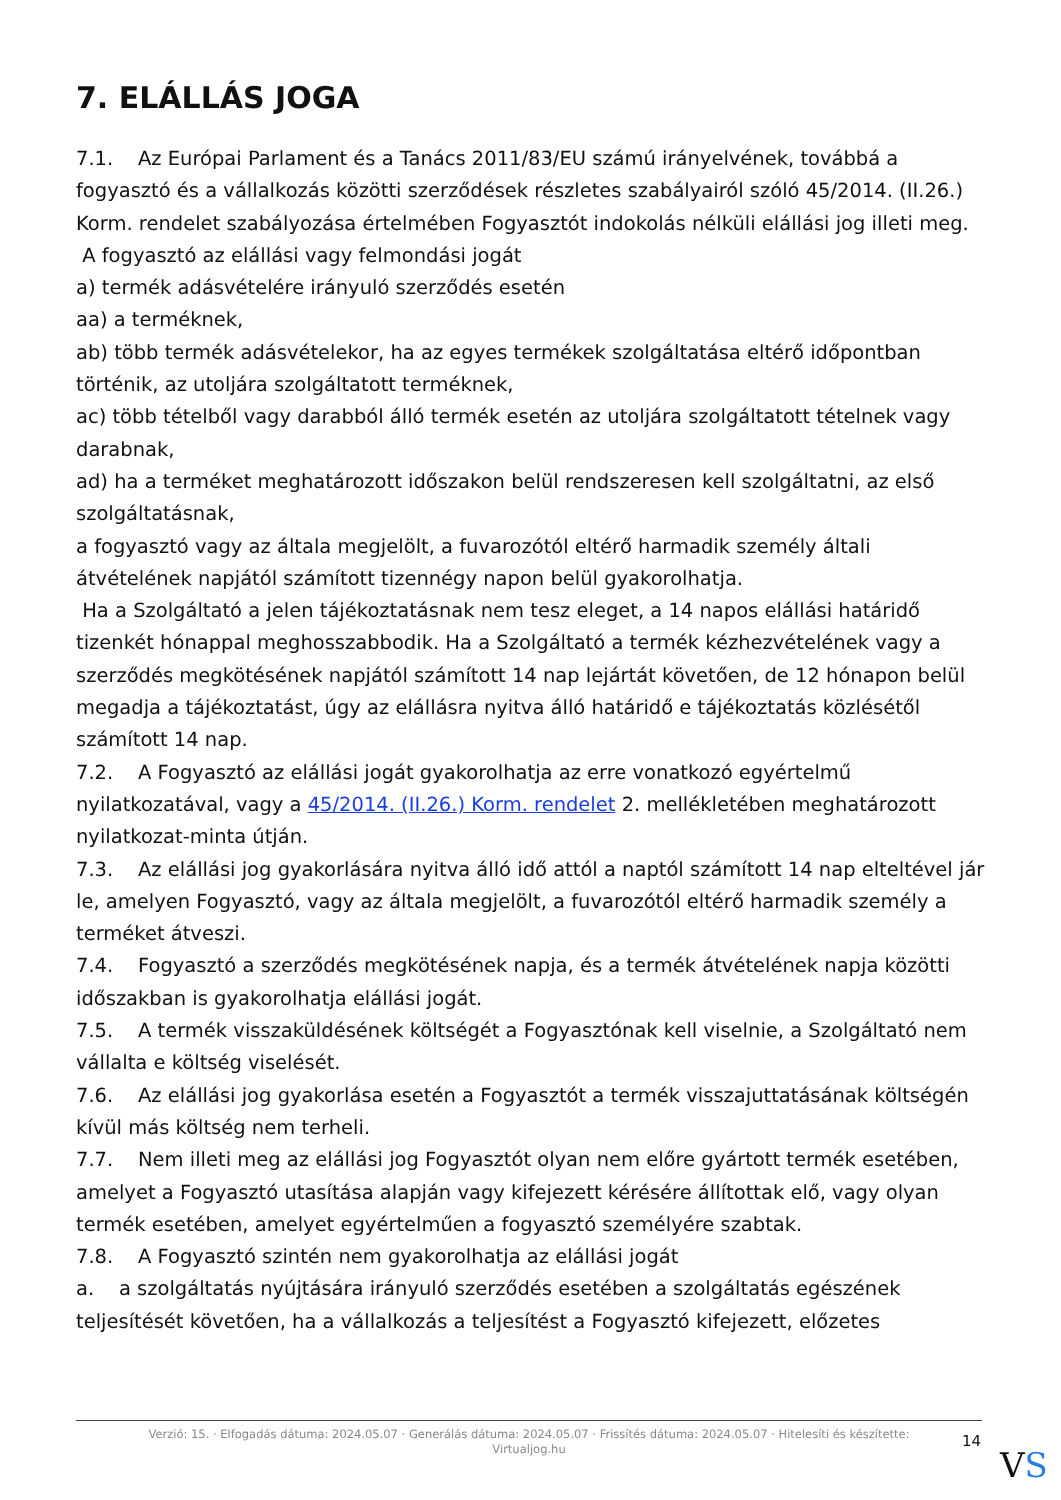7. ELÁLLÁS JOGA
7.1. Az Európai Parlament és a Tanács 2011/83/EU számú irányelvének, továbbá a fogyasztó és a vállalkozás közötti szerződések részletes szabályairól szóló 45/2014. (II.26.) Korm. rendelet szabályozása értelmében Fogyasztót indokolás nélküli elállási jog illeti meg.
A fogyasztó az elállási vagy felmondási jogát
a) termék adásvételére irányuló szerződés esetén
aa) a terméknek,
ab) több termék adásvételekor, ha az egyes termékek szolgáltatása eltérő időpontban történik, az utoljára szolgáltatott terméknek,
ac) több tételből vagy darabból álló termék esetén az utoljára szolgáltatott tételnek vagy darabnak,
ad) ha a terméket meghatározott időszakon belül rendszeresen kell szolgáltatni, az első szolgáltatásnak,
a fogyasztó vagy az általa megjelölt, a fuvarozótól eltérő harmadik személy általi átvételének napjától számított tizennégy napon belül gyakorolhatja.
Ha a Szolgáltató a jelen tájékoztatásnak nem tesz eleget, a 14 napos elállási határidő tizenkét hónappal meghosszabbodik. Ha a Szolgáltató a termék kézhezvételének vagy a szerződés megkötésének napjától számított 14 nap lejártát követően, de 12 hónapon belül megadja a tájékoztatást, úgy az elállásra nyitva álló határidő e tájékoztatás közlésétől számított 14 nap.
7.2. A Fogyasztó az elállási jogát gyakorolhatja az erre vonatkozó egyértelmű nyilatkozatával, vagy a 45/2014. (II.26.) Korm. rendelet 2. mellékletében meghatározott nyilatkozat-minta útján.
7.3. Az elállási jog gyakorlására nyitva álló idő attól a naptól számított 14 nap elteltével jár le, amelyen Fogyasztó, vagy az általa megjelölt, a fuvarozótól eltérő harmadik személy a terméket átveszi.
7.4. Fogyasztó a szerződés megkötésének napja, és a termék átvételének napja közötti időszakban is gyakorolhatja elállási jogát.
7.5. A termék visszaküldésének költségét a Fogyasztónak kell viselnie, a Szolgáltató nem vállalta e költség viselését.
7.6. Az elállási jog gyakorlása esetén a Fogyasztót a termék visszajuttatásának költségén kívül más költség nem terheli.
7.7. Nem illeti meg az elállási jog Fogyasztót olyan nem előre gyártott termék esetében, amelyet a Fogyasztó utasítása alapján vagy kifejezett kérésére állítottak elő, vagy olyan termék esetében, amelyet egyértelműen a fogyasztó személyére szabtak.
7.8. A Fogyasztó szintén nem gyakorolhatja az elállási jogát
a. a szolgáltatás nyújtására irányuló szerződés esetében a szolgáltatás egészének teljesítését követően, ha a vállalkozás a teljesítést a Fogyasztó kifejezett, előzetes
Verzió: 15. · Elfogadás dátuma: 2024.05.07 · Generálás dátuma: 2024.05.07 · Frissítés dátuma: 2024.05.07 · Hitelesíti és készítette: Virtualjog.hu
14
VS